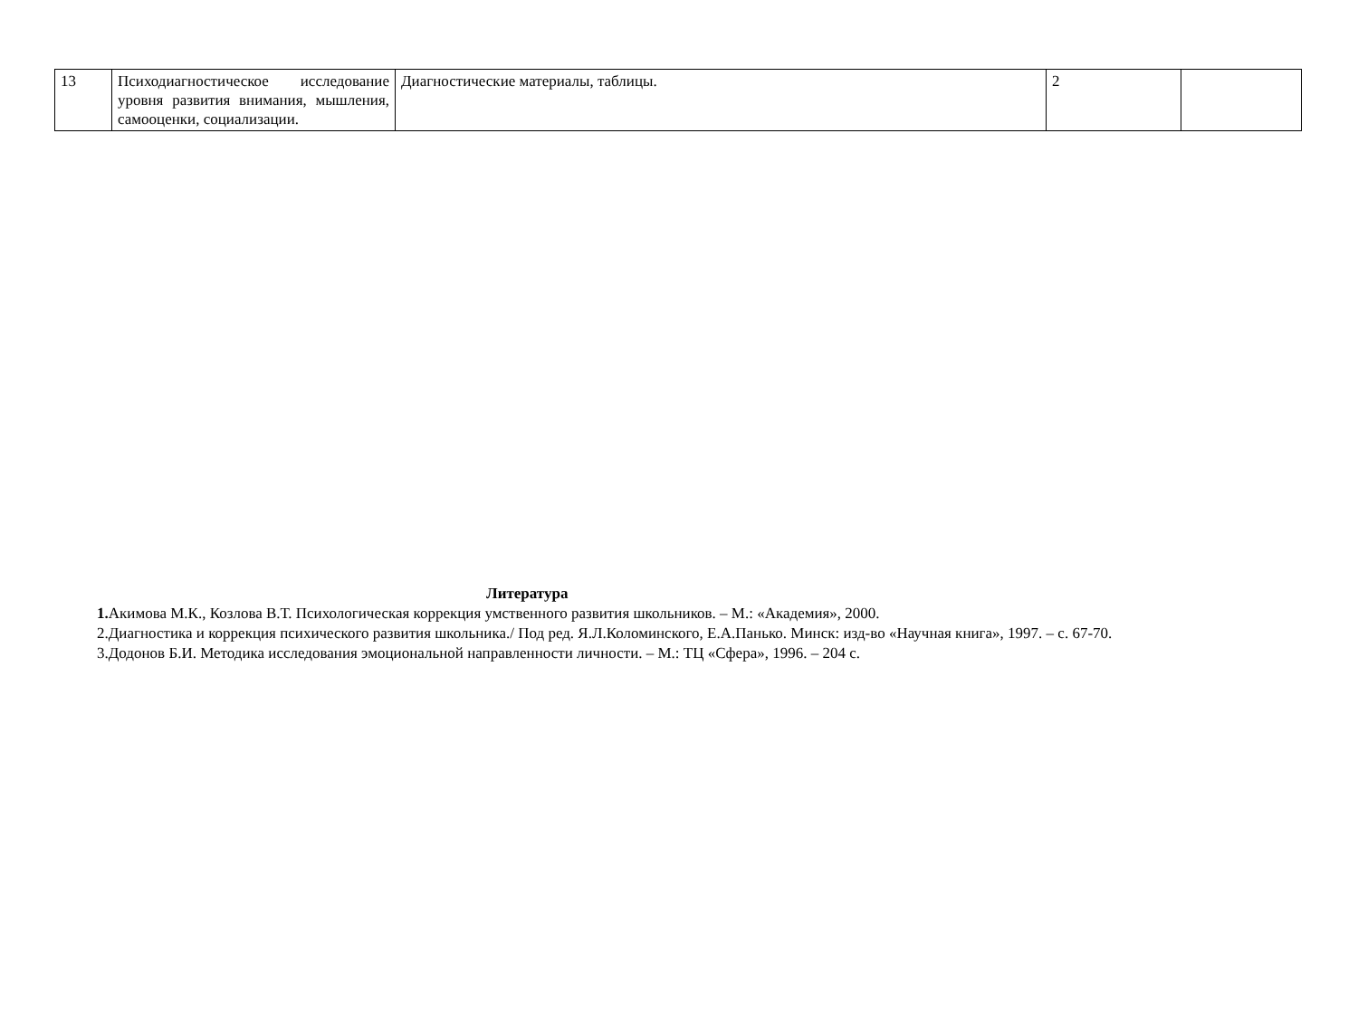| 13 | Психодиагностическое исследование уровня развития внимания, мышления, самооценки, социализации. | Диагностические материалы, таблицы. | 2 | |
Литература
1. Акимова М.К., Козлова В.Т. Психологическая коррекция умственного развития школьников. – М.: «Академия», 2000.
2.Диагностика и коррекция психического развития школьника./ Под ред. Я.Л.Коломинского, Е.А.Панько. Минск: изд-во «Научная книга», 1997. – с. 67-70.
3.Додонов Б.И. Методика исследования эмоциональной направленности личности. – М.: ТЦ «Сфера», 1996. – 204 с.